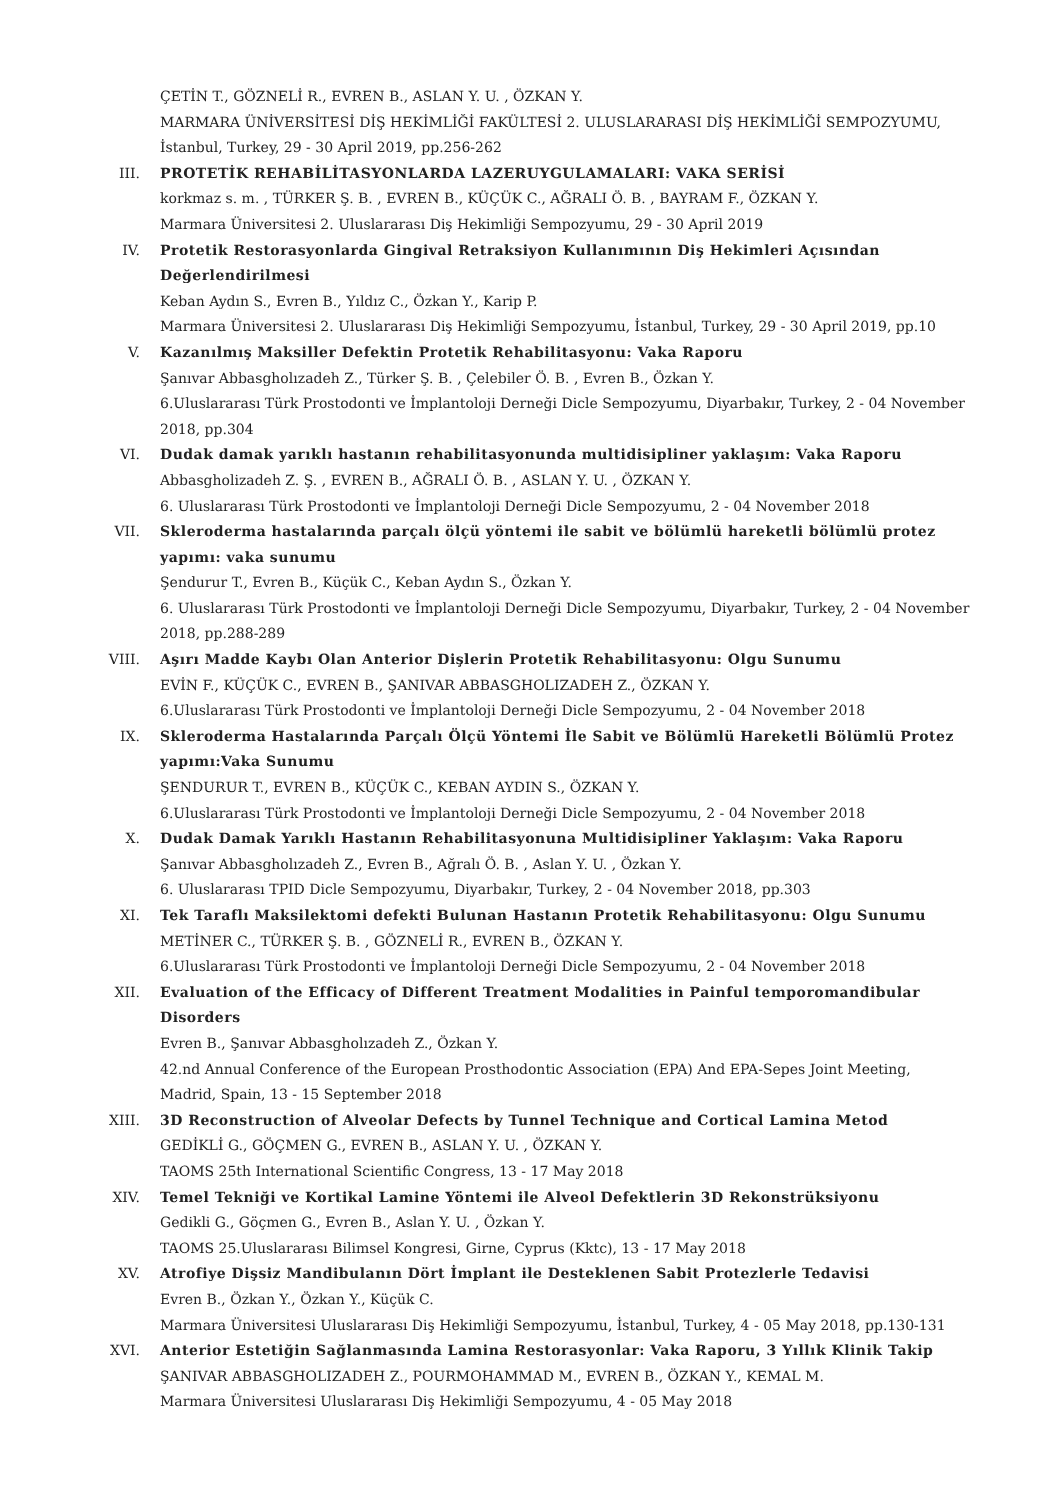ÇETİN T., GÖZNELİ R., EVREN B., ASLAN Y. U. , ÖZKAN Y.
MARMARA ÜNİVERSİTESİ DİŞ HEKİMLİĞİ FAKÜLTESİ 2. ULUSLARARASI DİŞ HEKİMLİĞİ SEMPOZYUMU, İstanbul, Turkey, 29 - 30 April 2019, pp.256-262
III. PROTETİK REHABİLİTASYONLARDA LAZERUYGULAMALARI: VAKA SERİSİ
korkmaz s. m. , TÜRKER Ş. B. , EVREN B., KÜÇÜK C., AĞRALI Ö. B. , BAYRAM F., ÖZKAN Y.
Marmara Üniversitesi 2. Uluslararası Diş Hekimliği Sempozyumu, 29 - 30 April 2019
IV. Protetik Restorasyonlarda Gingival Retraksiyon Kullanımının Diş Hekimleri Açısından Değerlendirilmesi
Keban Aydın S., Evren B., Yıldız C., Özkan Y., Karip P.
Marmara Üniversitesi 2. Uluslararası Diş Hekimliği Sempozyumu, İstanbul, Turkey, 29 - 30 April 2019, pp.10
V. Kazanılmış Maksiller Defektin Protetik Rehabilitasyonu: Vaka Raporu
Şanıvar Abbasgholızadeh Z., Türker Ş. B. , Çelebiler Ö. B. , Evren B., Özkan Y.
6.Uluslararası Türk Prostodonti ve İmplantoloji Derneği Dicle Sempozyumu, Diyarbakır, Turkey, 2 - 04 November 2018, pp.304
VI. Dudak damak yarıklı hastanın rehabilitasyonunda multidisipliner yaklaşım: Vaka Raporu
Abbasgholizadeh Z. Ş. , EVREN B., AĞRALI Ö. B. , ASLAN Y. U. , ÖZKAN Y.
6. Uluslararası Türk Prostodonti ve İmplantoloji Derneği Dicle Sempozyumu, 2 - 04 November 2018
VII. Skleroderma hastalarında parçalı ölçü yöntemi ile sabit ve bölümlü hareketli bölümlü protez yapımı: vaka sunumu
Şendurur T., Evren B., Küçük C., Keban Aydın S., Özkan Y.
6. Uluslararası Türk Prostodonti ve İmplantoloji Derneği Dicle Sempozyumu, Diyarbakır, Turkey, 2 - 04 November 2018, pp.288-289
VIII. Aşırı Madde Kaybı Olan Anterior Dişlerin Protetik Rehabilitasyonu: Olgu Sunumu
EVİN F., KÜÇÜK C., EVREN B., ŞANIVAR ABBASGHOLIZADEH Z., ÖZKAN Y.
6.Uluslararası Türk Prostodonti ve İmplantoloji Derneği Dicle Sempozyumu, 2 - 04 November 2018
IX. Skleroderma Hastalarında Parçalı Ölçü Yöntemi İle Sabit ve Bölümlü Hareketli Bölümlü Protez yapımı:Vaka Sunumu
ŞENDURUR T., EVREN B., KÜÇÜK C., KEBAN AYDIN S., ÖZKAN Y.
6.Uluslararası Türk Prostodonti ve İmplantoloji Derneği Dicle Sempozyumu, 2 - 04 November 2018
X. Dudak Damak Yarıklı Hastanın Rehabilitasyonuna Multidisipliner Yaklaşım: Vaka Raporu
Şanıvar Abbasgholızadeh Z., Evren B., Ağralı Ö. B. , Aslan Y. U. , Özkan Y.
6. Uluslararası TPID Dicle Sempozyumu, Diyarbakır, Turkey, 2 - 04 November 2018, pp.303
XI. Tek Taraflı Maksilektomi defekti Bulunan Hastanın Protetik Rehabilitasyonu: Olgu Sunumu
METİNER C., TÜRKER Ş. B. , GÖZNELİ R., EVREN B., ÖZKAN Y.
6.Uluslararası Türk Prostodonti ve İmplantoloji Derneği Dicle Sempozyumu, 2 - 04 November 2018
XII. Evaluation of the Efficacy of Different Treatment Modalities in Painful temporomandibular Disorders
Evren B., Şanıvar Abbasgholızadeh Z., Özkan Y.
42.nd Annual Conference of the European Prosthodontic Association (EPA) And EPA-Sepes Joint Meeting, Madrid, Spain, 13 - 15 September 2018
XIII. 3D Reconstruction of Alveolar Defects by Tunnel Technique and Cortical Lamina Metod
GEDİKLİ G., GÖÇMEN G., EVREN B., ASLAN Y. U. , ÖZKAN Y.
TAOMS 25th International Scientific Congress, 13 - 17 May 2018
XIV. Temel Tekniği ve Kortikal Lamine Yöntemi ile Alveol Defektlerin 3D Rekonstrüksiyonu
Gedikli G., Göçmen G., Evren B., Aslan Y. U. , Özkan Y.
TAOMS 25.Uluslararası Bilimsel Kongresi, Girne, Cyprus (Kktc), 13 - 17 May 2018
XV. Atrofiye Dişsiz Mandibulanın Dört İmplant ile Desteklenen Sabit Protezlerle Tedavisi
Evren B., Özkan Y., Özkan Y., Küçük C.
Marmara Üniversitesi Uluslararası Diş Hekimliği Sempozyumu, İstanbul, Turkey, 4 - 05 May 2018, pp.130-131
XVI. Anterior Estetiğin Sağlanmasında Lamina Restorasyonlar: Vaka Raporu, 3 Yıllık Klinik Takip
ŞANIVAR ABBASGHOLIZADEH Z., POURMOHAMMAD M., EVREN B., ÖZKAN Y., KEMAL M.
Marmara Üniversitesi Uluslararası Diş Hekimliği Sempozyumu, 4 - 05 May 2018